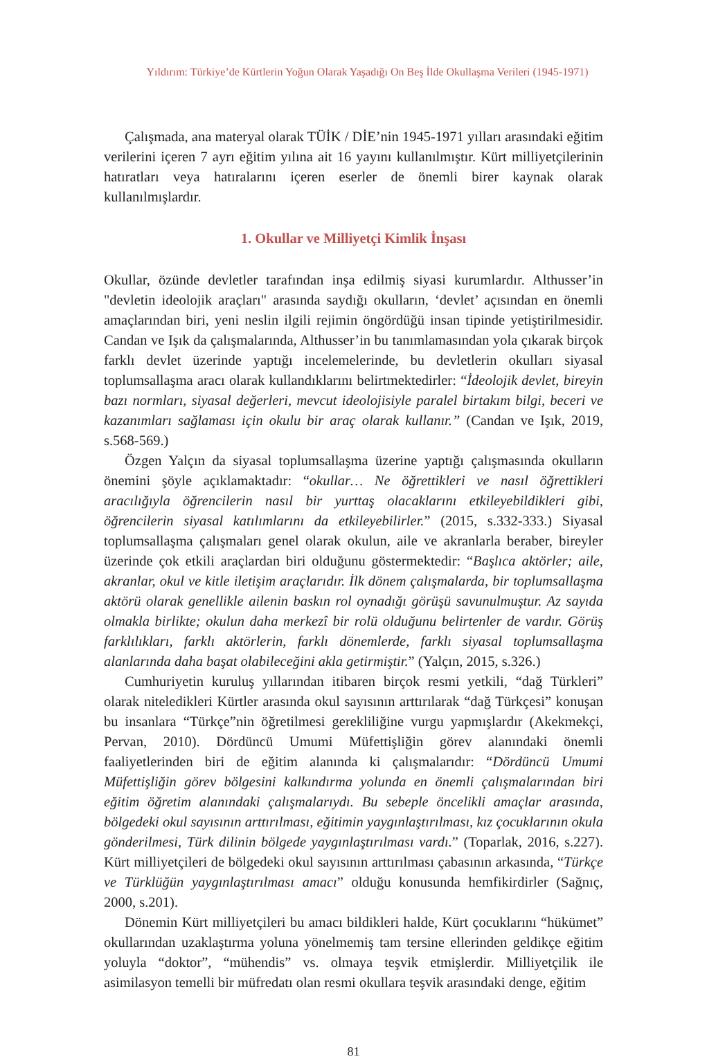Yıldırım: Türkiye’de Kürtlerin Yoğun Olarak Yaşadığı On Beş İlde Okullaşma Verileri (1945-1971)
Çalışmada, ana materyal olarak TÜİK / DİE’nin 1945-1971 yılları arasındaki eğitim verilerini içeren 7 ayrı eğitim yılına ait 16 yayını kullanılmıştır. Kürt milliyetçilerinin hatıratları veya hatıralarını içeren eserler de önemli birer kaynak olarak kullanılmışlardır.
1. Okullar ve Milliyetçi Kimlik İnşası
Okullar, özünde devletler tarafından inşa edilmiş siyasi kurumlardır. Althusser’in "devletin ideolojik araçları" arasında saydığı okulların, ‘devlet’ açısından en önemli amaçlarından biri, yeni neslin ilgili rejimin öngördüğü insan tipinde yetiştirilmesidir. Candan ve Işık da çalışmalarında, Althusser’in bu tanımlamasından yola çıkarak birçok farklı devlet üzerinde yaptığı incelemelerinde, bu devletlerin okulları siyasal toplumsallaşma aracı olarak kullandıklarını belirtmektedirler: “İdeolojik devlet, bireyin bazı normları, siyasal değerleri, mevcut ideolojisiyle paralel birtakım bilgi, beceri ve kazanımları sağlaması için okulu bir araç olarak kullanır.” (Candan ve Işık, 2019, s.568-569.)
Özgen Yalçın da siyasal toplumsallaşma üzerine yaptığı çalışmasında okulların önemini şöyle açıklamaktadır: “okullar… Ne öğrettikleri ve nasıl öğrettikleri aracılığıyla öğrencilerin nasıl bir yurttaş olacaklarını etkileyebildikleri gibi, öğrencilerin siyasal katılımlarını da etkileyebilirler.” (2015, s.332-333.) Siyasal toplumsallaşma çalışmaları genel olarak okulun, aile ve akranlarla beraber, bireyler üzerinde çok etkili araçlardan biri olduğunu göstermektedir: “Başlıca aktörler; aile, akranlar, okul ve kitle iletişim araçlarıdır. İlk dönem çalışmalarda, bir toplumsallaşma aktörü olarak genellikle ailenin baskın rol oynadığı görüşü savunulmuştur. Az sayıda olmakla birlikte; okulun daha merkezî bir rolü olduğunu belirtenler de vardır. Görüş farklılıkları, farklı aktörlerin, farklı dönemlerde, farklı siyasal toplumsallaşma alanlarında daha başat olabileceğini akla getirmiştir.” (Yalçın, 2015, s.326.)
Cumhuriyetin kuruluş yıllarından itibaren birçok resmi yetkili, “dağ Türkleri” olarak niteledikleri Kürtler arasında okul sayısının arttırılarak “dağ Türkçesi” konuşan bu insanlara “Türkçe”nin öğretilmesi gerekliliğine vurgu yapmışlardır (Akekmekçi, Pervan, 2010). Dördüncü Umumi Müfettişliğin görev alanındaki önemli faaliyetlerinden biri de eğitim alanında ki çalışmalarıdır: “Dördüncü Umumi Müfettişliğin görev bölgesini kalkındırma yolunda en önemli çalışmalarından biri eğitim öğretim alanındaki çalışmalarıydı. Bu sebeple öncelikli amaçlar arasında, bölgedeki okul sayısının arttırılması, eğitimin yaygınlaştırılması, kız çocuklarının okula gönderilmesi, Türk dilinin bölgede yaygınlaştırılması vardı.” (Toparlak, 2016, s.227). Kürt milliyetçileri de bölgedeki okul sayısının arttırılması çabasının arkasında, “Türkçe ve Türklüğün yaygınlaştırılması amacı” olduğu konusunda hemfikirdirler (Sağnıç, 2000, s.201).
Dönemin Kürt milliyetçileri bu amacı bildikleri halde, Kürt çocuklarını “hükümet” okullarından uzaklaştırma yoluna yönelmemiş tam tersine ellerinden geldikçe eğitim yoluyla “doktor”, “mühendis” vs. olmaya teşvik etmişlerdir. Milliyetçilik ile asimilasyon temelli bir müfredatı olan resmi okullara teşvik arasındaki denge, eğitim
81